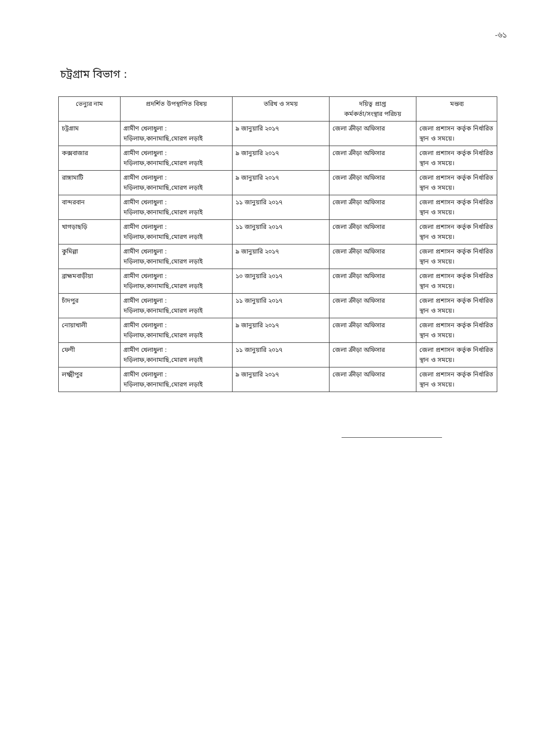-৬১
চট্রগ্রাম বিভাগ :
| ভেন্যুর নাম | প্রদর্শিত উপস্থাপিত বিষয় | তরিখ ও সময় | দয়িত্ব প্রাপ্ত কর্মকর্তা/সংস্থার পরিচয় | মন্তব্য |
| --- | --- | --- | --- | --- |
| চট্রগ্রাম | গ্রামীণ খেলাধুলা : দড়িলাফ,কানামাছি,মোরগ লড়াই | ৯ জানুয়ারি ২০১৭ | জেলা ক্রীড়া অফিসার | জেলা প্রশাসন কর্তৃক নির্ধারিত স্থান ও সময়ে। |
| কক্সবাজার | গ্রামীণ খেলাধুলা : দড়িলাফ,কানামাছি,মোরগ লড়াই | ৯ জানুয়ারি ২০১৭ | জেলা ক্রীড়া অফিসার | জেলা প্রশাসন কর্তৃক নির্ধারিত স্থান ও সময়ে। |
| রাঙ্গামাটি | গ্রামীণ খেলাধুলা : দড়িলাফ,কানামাছি,মোরগ লড়াই | ৯ জানুয়ারি ২০১৭ | জেলা ক্রীড়া অফিসার | জেলা প্রশাসন কর্তৃক নির্ধারিত স্থান ও সময়ে। |
| বান্দরবান | গ্রামীণ খেলাধুলা : দড়িলাফ,কানামাছি,মোরগ লড়াই | ১১ জানুয়ারি ২০১৭ | জেলা ক্রীড়া অফিসার | জেলা প্রশাসন কর্তৃক নির্ধারিত স্থান ও সময়ে। |
| খাগড়াছড়ি | গ্রামীণ খেলাধুলা : দড়িলাফ,কানামাছি,মোরগ লড়াই | ১১ জানুয়ারি ২০১৭ | জেলা ক্রীড়া অফিসার | জেলা প্রশাসন কর্তৃক নির্ধারিত স্থান ও সময়ে। |
| কুমিল্লা | গ্রামীণ খেলাধুলা : দড়িলাফ,কানামাছি,মোরগ লড়াই | ৯ জানুয়ারি ২০১৭ | জেলা ক্রীড়া অফিসার | জেলা প্রশাসন কর্তৃক নির্ধারিত স্থান ও সময়ে। |
| ব্রাহ্মমবাড়ীয়া | গ্রামীণ খেলাধুলা : দড়িলাফ,কানামাছি,মোরগ লড়াই | ১০ জানুয়ারি ২০১৭ | জেলা ক্রীড়া অফিসার | জেলা প্রশাসন কর্তৃক নির্ধারিত স্থান ও সময়ে। |
| চাঁদপুর | গ্রামীণ খেলাধুলা : দড়িলাফ,কানামাছি,মোরগ লড়াই | ১১ জানুয়ারি ২০১৭ | জেলা ক্রীড়া অফিসার | জেলা প্রশাসন কর্তৃক নির্ধারিত স্থান ও সময়ে। |
| নোয়াখালী | গ্রামীণ খেলাধুলা : দড়িলাফ,কানামাছি,মোরগ লড়াই | ৯ জানুয়ারি ২০১৭ | জেলা ক্রীড়া অফিসার | জেলা প্রশাসন কর্তৃক নির্ধারিত স্থান ও সময়ে। |
| ফেণী | গ্রামীণ খেলাধুলা : দড়িলাফ,কানামাছি,মোরগ লড়াই | ১১ জানুয়ারি ২০১৭ | জেলা ক্রীড়া অফিসার | জেলা প্রশাসন কর্তৃক নির্ধারিত স্থান ও সময়ে। |
| লক্ষ্মীপুর | গ্রামীণ খেলাধুলা : দড়িলাফ,কানামাছি,মোরগ লড়াই | ৯ জানুয়ারি ২০১৭ | জেলা ক্রীড়া অফিসার | জেলা প্রশাসন কর্তৃক নির্ধারিত স্থান ও সময়ে। |